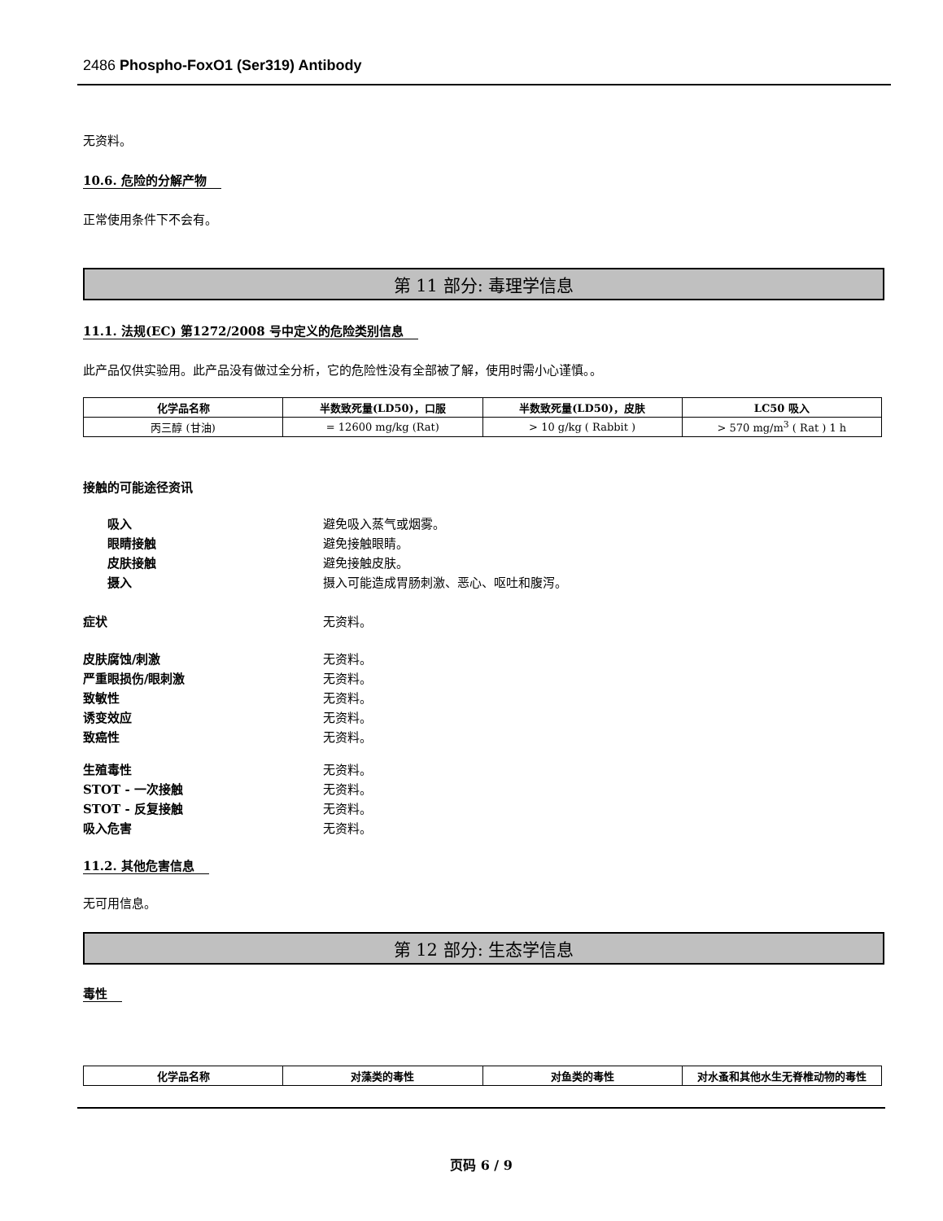2486 Phospho-FoxO1 (Ser319) Antibody
无资料。
10.6. 危险的分解产物
正常使用条件下不会有。
第 11 部分: 毒理学信息
11.1. 法规(EC) 第1272/2008 号中定义的危险类别信息
此产品仅供实验用。此产品没有做过全分析，它的危险性没有全部被了解，使用时需小心谨慎。。
| 化学品名称 | 半数致死量(LD50)，口服 | 半数致死量(LD50)，皮肤 | LC50 吸入 |
| --- | --- | --- | --- |
| 丙三醇 (甘油) | = 12600 mg/kg (Rat) | > 10 g/kg ( Rabbit ) | > 570 mg/m<sup>3</sup> ( Rat ) 1 h |
接触的可能途径资讯
吸入 避免吸入蒸气或烟雾。
眼睛接触 避免接触眼睛。
皮肤接触 避免接触皮肤。
摄入 摄入可能造成胃肠刺激、恶心、呕吐和腹泻。
症状 无资料。
皮肤腐蚀/刺激 无资料。
严重眼损伤/眼刺激 无资料。
致敏性 无资料。
诱变效应 无资料。
致癌性 无资料。
生殖毒性 无资料。
STOT - 一次接触 无资料。
STOT - 反复接触 无资料。
吸入危害 无资料。
11.2. 其他危害信息
无可用信息。
第 12 部分: 生态学信息
毒性
| 化学品名称 | 对藻类的毒性 | 对鱼类的毒性 | 对水蚤和其他水生无脊椎动物的毒性 |
| --- | --- | --- | --- |
页码 6 / 9